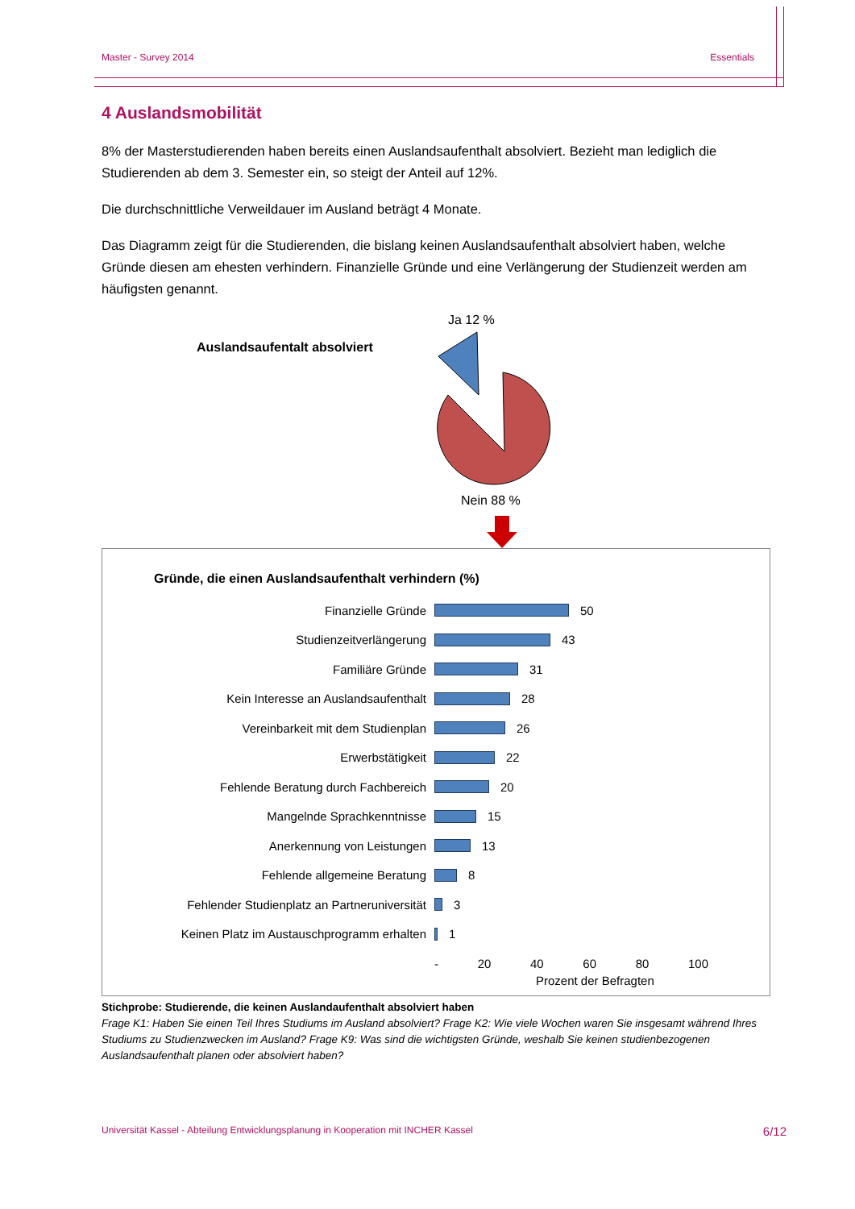Master - Survey 2014 Essentials
4 Auslandsmobilität
8% der Masterstudierenden haben bereits einen Auslandsaufenthalt absolviert. Bezieht man lediglich die Studierenden ab dem 3. Semester ein, so steigt der Anteil auf 12%.
Die durchschnittliche Verweildauer im Ausland beträgt 4 Monate.
Das Diagramm zeigt für die Studierenden, die bislang keinen Auslandsaufenthalt absolviert haben, welche Gründe diesen am ehesten verhindern. Finanzielle Gründe und eine Verlängerung der Studienzeit werden am häufigsten genannt.
Auslandsaufentalt absolviert
Ja 12 %
Nein 88 %
Gründe, die einen Auslandsaufenthalt verhindern (%)
Finanzielle Gründe 50
Studienzeitverlängerung 43
Familiäre Gründe 31
Kein Interesse an Auslandsaufenthalt 28
Vereinbarkeit mit dem Studienplan 26
Erwerbstätigkeit 22
Fehlende Beratung durch Fachbereich 20
Mangelnde Sprachkenntnisse 15
Anerkennung von Leistungen 13
Fehlende allgemeine Beratung 8
Fehlender Studienplatz an Partneruniversität 3
Keinen Platz im Austauschprogramm erhalten 1
- 20 40 60 80 100
Prozent der Befragten
Stichprobe: Studierende, die keinen Auslandaufenthalt absolviert haben
Frage K1: Haben Sie einen Teil Ihres Studiums im Ausland absolviert? Frage K2: Wie viele Wochen waren Sie insgesamt während Ihres Studiums zu Studienzwecken im Ausland? Frage K9: Was sind die wichtigsten Gründe, weshalb Sie keinen studienbezogenen Auslandsaufenthalt planen oder absolviert haben?
Universität Kassel - Abteilung Entwicklungsplanung in Kooperation mit INCHER Kassel 6/12